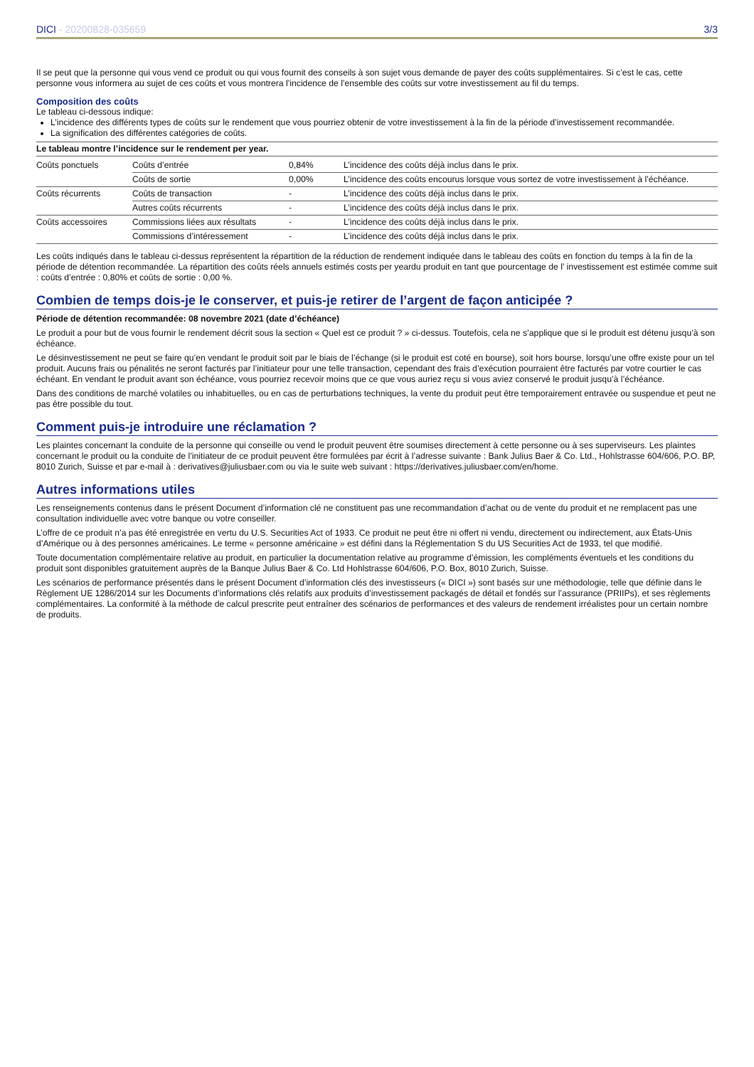DICI - 20200828-035659 3/3
Il se peut que la personne qui vous vend ce produit ou qui vous fournit des conseils à son sujet vous demande de payer des coûts supplémentaires. Si c’est le cas, cette personne vous informera au sujet de ces coûts et vous montrera l’incidence de l’ensemble des coûts sur votre investissement au fil du temps.
Composition des coûts
Le tableau ci-dessous indique:
L’incidence des différents types de coûts sur le rendement que vous pourriez obtenir de votre investissement à la fin de la période d’investissement recommandée.
La signification des différentes catégories de coûts.
Le tableau montre l’incidence sur le rendement per year.
| Coûts ponctuels | Coûts d’entrée | 0,84% | L’incidence des coûts déjà inclus dans le prix. |
| | Coûts de sortie | 0,00% | L’incidence des coûts encourus lorsque vous sortez de votre investissement à l’échéance. |
| Coûts récurrents | Coûts de transaction | - | L’incidence des coûts déjà inclus dans le prix. |
| | Autres coûts récurrents | - | L’incidence des coûts déjà inclus dans le prix. |
| Coûts accessoires | Commissions liées aux résultats | - | L’incidence des coûts déjà inclus dans le prix. |
| | Commissions d’intéressement | - | L’incidence des coûts déjà inclus dans le prix. |
Les coûts indiqués dans le tableau ci-dessus représentent la répartition de la réduction de rendement indiquée dans le tableau des coûts en fonction du temps à la fin de la période de détention recommandée. La répartition des coûts réels annuels estimés costs per yeardu produit en tant que pourcentage de l’ investissement est estimée comme suit : coûts d’entrée : 0,80% et coûts de sortie : 0,00 %.
Combien de temps dois-je le conserver, et puis-je retirer de l’argent de façon anticipée ?
Période de détention recommandée: 08 novembre 2021 (date d’échéance)
Le produit a pour but de vous fournir le rendement décrit sous la section « Quel est ce produit ? » ci-dessus. Toutefois, cela ne s’applique que si le produit est détenu jusqu’à son échéance.
Le désinvestissement ne peut se faire qu’en vendant le produit soit par le biais de l’échange (si le produit est coté en bourse), soit hors bourse, lorsqu’une offre existe pour un tel produit. Aucuns frais ou pénalités ne seront facturés par l’initiateur pour une telle transaction, cependant des frais d’exécution pourraient être facturés par votre courtier le cas échéant. En vendant le produit avant son échéance, vous pourriez recevoir moins que ce que vous auriez reçu si vous aviez conservé le produit jusqu’à l’échéance.
Dans des conditions de marché volatiles ou inhabituelles, ou en cas de perturbations techniques, la vente du produit peut être temporairement entravée ou suspendue et peut ne pas être possible du tout.
Comment puis-je introduire une réclamation ?
Les plaintes concernant la conduite de la personne qui conseille ou vend le produit peuvent être soumises directement à cette personne ou à ses superviseurs. Les plaintes concernant le produit ou la conduite de l’initiateur de ce produit peuvent être formulées par écrit à l’adresse suivante : Bank Julius Baer & Co. Ltd., Hohlstrasse 604/606, P.O. BP, 8010 Zurich, Suisse et par e-mail à : derivatives@juliusbaer.com ou via le suite web suivant : https://derivatives.juliusbaer.com/en/home.
Autres informations utiles
Les renseignements contenus dans le présent Document d’information clé ne constituent pas une recommandation d’achat ou de vente du produit et ne remplacent pas une consultation individuelle avec votre banque ou votre conseiller.
L’offre de ce produit n’a pas été enregistrée en vertu du U.S. Securities Act of 1933. Ce produit ne peut être ni offert ni vendu, directement ou indirectement, aux États-Unis d’Amérique ou à des personnes américaines. Le terme « personne américaine » est défini dans la Réglementation S du US Securities Act de 1933, tel que modifié.
Toute documentation complémentaire relative au produit, en particulier la documentation relative au programme d’émission, les compléments éventuels et les conditions du produit sont disponibles gratuitement auprès de la Banque Julius Baer & Co. Ltd Hohlstrasse 604/606, P.O. Box, 8010 Zurich, Suisse.
Les scénarios de performance présentés dans le présent Document d’information clés des investisseurs (« DICI ») sont basés sur une méthodologie, telle que définie dans le Règlement UE 1286/2014 sur les Documents d’informations clés relatifs aux produits d’investissement packagés de détail et fondés sur l’assurance (PRIIPs), et ses règlements complémentaires. La conformité à la méthode de calcul prescrite peut entraîner des scénarios de performances et des valeurs de rendement irréalistes pour un certain nombre de produits.